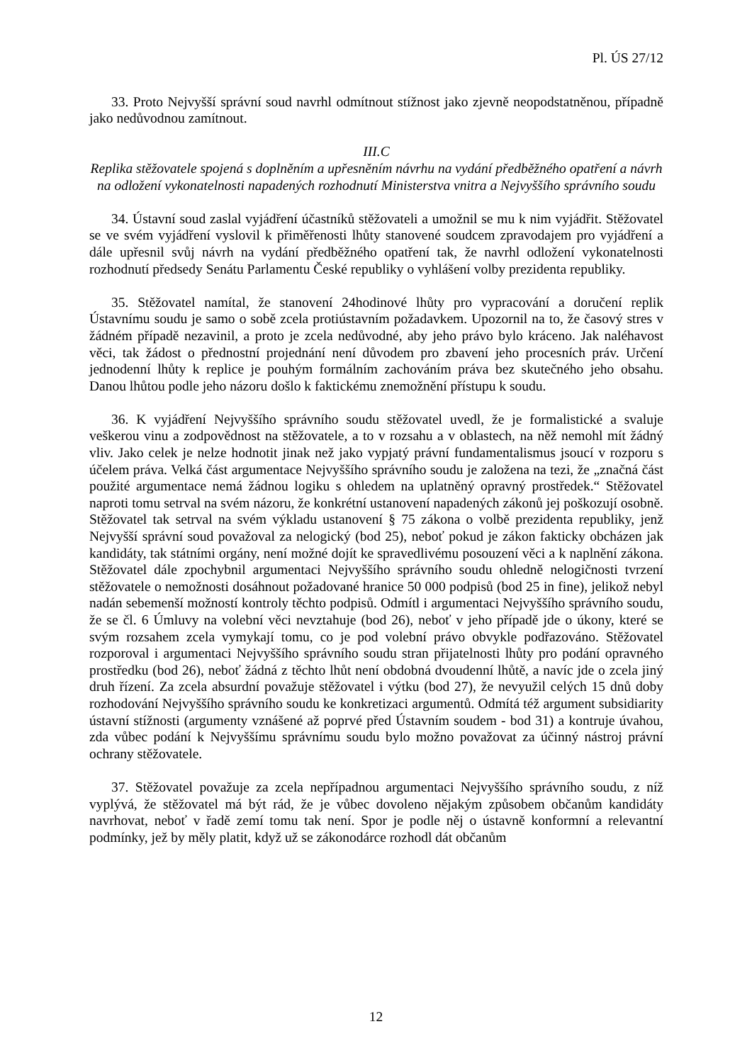Pl. ÚS 27/12
33. Proto Nejvyšší správní soud navrhl odmítnout stížnost jako zjevně neopodstatněnou, případně jako nedůvodnou zamítnout.
III.C
Replika stěžovatele spojená s doplněním a upřesněním návrhu na vydání předběžného opatření a návrh na odložení vykonatelnosti napadených rozhodnutí Ministerstva vnitra a Nejvyššího správního soudu
34. Ústavní soud zaslal vyjádření účastníků stěžovateli a umožnil se mu k nim vyjádřit. Stěžovatel se ve svém vyjádření vyslovil k přiměřenosti lhůty stanovené soudcem zpravodajem pro vyjádření a dále upřesnil svůj návrh na vydání předběžného opatření tak, že navrhl odložení vykonatelnosti rozhodnutí předsedy Senátu Parlamentu České republiky o vyhlášení volby prezidenta republiky.
35. Stěžovatel namítal, že stanovení 24hodinové lhůty pro vypracování a doručení replik Ústavnímu soudu je samo o sobě zcela protiústavním požadavkem. Upozornil na to, že časový stres v žádném případě nezavinil, a proto je zcela nedůvodné, aby jeho právo bylo kráceno. Jak naléhavost věci, tak žádost o přednostní projednání není důvodem pro zbavení jeho procesních práv. Určení jednodenní lhůty k replice je pouhým formálním zachováním práva bez skutečného jeho obsahu. Danou lhůtou podle jeho názoru došlo k faktickému znemožnění přístupu k soudu.
36. K vyjádření Nejvyššího správního soudu stěžovatel uvedl, že je formalistické a svaluje veškerou vinu a zodpovědnost na stěžovatele, a to v rozsahu a v oblastech, na něž nemohl mít žádný vliv. Jako celek je nelze hodnotit jinak než jako vypjatý právní fundamentalismus jsoucí v rozporu s účelem práva. Velká část argumentace Nejvyššího správního soudu je založena na tezi, že „značná část použité argumentace nemá žádnou logiku s ohledem na uplatněný opravný prostředek.“ Stěžovatel naproti tomu setrval na svém názoru, že konkrétní ustanovení napadených zákonů jej poškozují osobně. Stěžovatel tak setrval na svém výkladu ustanovení § 75 zákona o volbě prezidenta republiky, jenž Nejvyšší správní soud považoval za nelogický (bod 25), neboť pokud je zákon fakticky obcházen jak kandidáty, tak státními orgány, není možné dojít ke spravedlivému posouzení věci a k naplnění zákona. Stěžovatel dále zpochybnil argumentaci Nejvyššího správního soudu ohledně nelogičnosti tvrzení stěžovatele o nemožnosti dosáhnout požadované hranice 50 000 podpisů (bod 25 in fine), jelikož nebyl nadán sebemenší možností kontroly těchto podpisů. Odmítl i argumentaci Nejvyššího správního soudu, že se čl. 6 Úmluvy na volební věci nevztahuje (bod 26), neboť v jeho případě jde o úkony, které se svým rozsahem zcela vymykají tomu, co je pod volební právo obvykle podřazováno. Stěžovatel rozporoval i argumentaci Nejvyššího správního soudu stran přijatelnosti lhůty pro podání opravného prostředku (bod 26), neboť žádná z těchto lhůt není obdobná dvoudenní lhůtě, a navíc jde o zcela jiný druh řízení. Za zcela absurdní považuje stěžovatel i výtku (bod 27), že nevyužil celých 15 dnů doby rozhodování Nejvyššího správního soudu ke konkretizaci argumentů. Odmítá též argument subsidiarity ústavní stížnosti (argumenty vznášené až poprvé před Ústavním soudem - bod 31) a kontruje úvahou, zda vůbec podání k Nejvyššímu správnímu soudu bylo možno považovat za účinný nástroj právní ochrany stěžovatele.
37. Stěžovatel považuje za zcela nepřípadnou argumentaci Nejvyššího správního soudu, z níž vyplývá, že stěžovatel má být rád, že je vůbec dovoleno nějakým způsobem občanům kandidáty navrhovat, neboť v řadě zemí tomu tak není. Spor je podle něj o ústavně konformní a relevantní podmínky, jež by měly platit, když už se zákonodárce rozhodl dát občanům
12